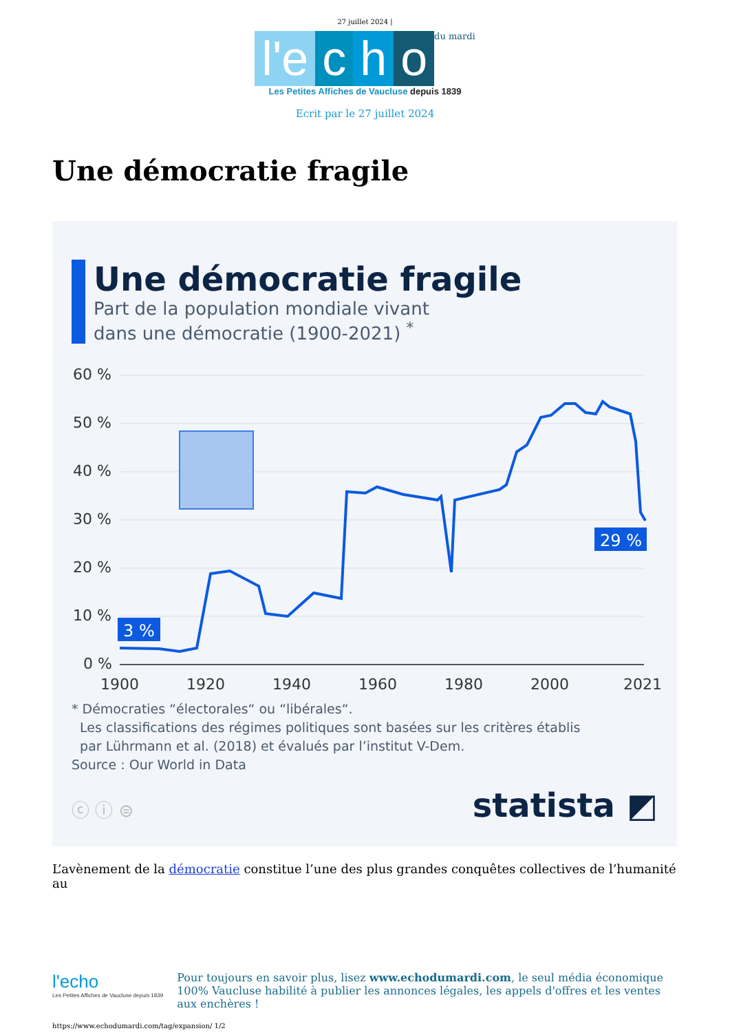27 juillet 2024 |
l'e c h o du mardi
Les Petites Affiches de Vaucluse depuis 1839
Ecrit par le 27 juillet 2024
Une démocratie fragile
Une démocratie fragile
Part de la population mondiale vivant
dans une démocratie (1900-2021) <sup>*</sup>
60 %
50 %
40 %
30 %
20 %
10 %
0 %
1900
1920
1940
1960
1980
2000
2021
3 %
29 %
* Démocraties “électorales“ ou “libérales“.
Les classifications des régimes politiques sont basées sur les critères établis
par Lührmann et al. (2018) et évalués par l’institut V-Dem.
Source : Our World in Data
ⓒ ⓘ ⊜ statista ◩
L’avènement de la démocratie constitue l’une des plus grandes conquêtes collectives de l’humanité au
l'echo
Les Petites Affiches de Vaucluse depuis 1839
Pour toujours en savoir plus, lisez www.echodumardi.com, le seul média économique 100% Vaucluse habilité à publier les annonces légales, les appels d'offres et les ventes aux enchères !
https://www.echodumardi.com/tag/expansion/ 1/2